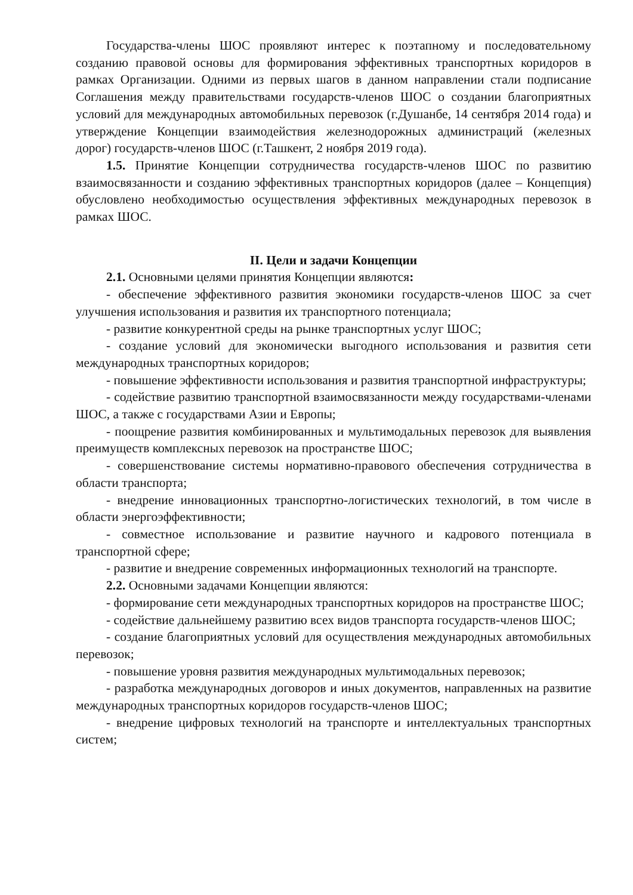Государства-члены ШОС проявляют интерес к поэтапному и последовательному созданию правовой основы для формирования эффективных транспортных коридоров в рамках Организации. Одними из первых шагов в данном направлении стали подписание Соглашения между правительствами государств-членов ШОС о создании благоприятных условий для международных автомобильных перевозок (г.Душанбе, 14 сентября 2014 года) и утверждение Концепции взаимодействия железнодорожных администраций (железных дорог) государств-членов ШОС (г.Ташкент, 2 ноября 2019 года).
1.5. Принятие Концепции сотрудничества государств-членов ШОС по развитию взаимосвязанности и созданию эффективных транспортных коридоров (далее – Концепция) обусловлено необходимостью осуществления эффективных международных перевозок в рамках ШОС.
II. Цели и задачи Концепции
2.1. Основными целями принятия Концепции являются:
- обеспечение эффективного развития экономики государств-членов ШОС за счет улучшения использования и развития их транспортного потенциала;
- развитие конкурентной среды на рынке транспортных услуг ШОС;
- создание условий для экономически выгодного использования и развития сети международных транспортных коридоров;
- повышение эффективности использования и развития транспортной инфраструктуры;
- содействие развитию транспортной взаимосвязанности между государствами-членами ШОС, а также с государствами Азии и Европы;
- поощрение развития комбинированных и мультимодальных перевозок для выявления преимуществ комплексных перевозок на пространстве ШОС;
- совершенствование системы нормативно-правового обеспечения сотрудничества в области транспорта;
- внедрение инновационных транспортно-логистических технологий, в том числе в области энергоэффективности;
- совместное использование и развитие научного и кадрового потенциала в транспортной сфере;
- развитие и внедрение современных информационных технологий на транспорте.
2.2. Основными задачами Концепции являются:
- формирование сети международных транспортных коридоров на пространстве ШОС;
- содействие дальнейшему развитию всех видов транспорта государств-членов ШОС;
- создание благоприятных условий для осуществления международных автомобильных перевозок;
- повышение уровня развития международных мультимодальных перевозок;
- разработка международных договоров и иных документов, направленных на развитие международных транспортных коридоров государств-членов ШОС;
- внедрение цифровых технологий на транспорте и интеллектуальных транспортных систем;